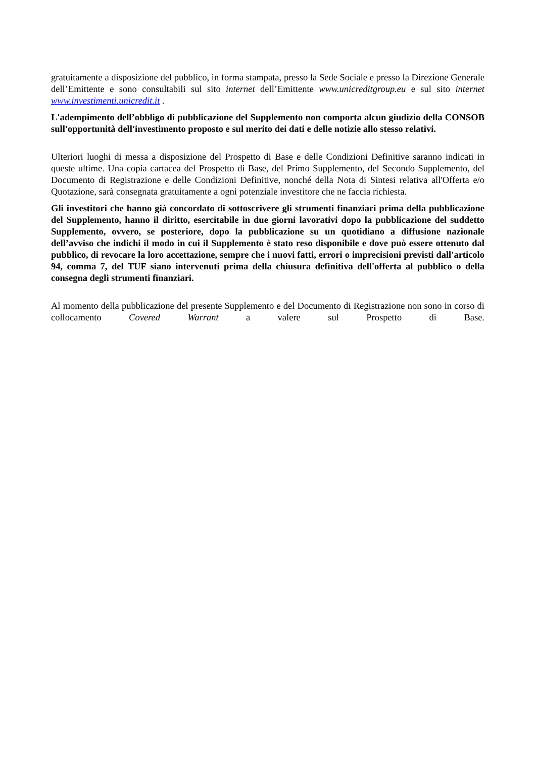gratuitamente a disposizione del pubblico, in forma stampata, presso la Sede Sociale e presso la Direzione Generale dell’Emittente e sono consultabili sul sito internet dell’Emittente www.unicreditgroup.eu e sul sito internet www.investimenti.unicredit.it .
L'adempimento dell’obbligo di pubblicazione del Supplemento non comporta alcun giudizio della CONSOB sull'opportunità dell'investimento proposto e sul merito dei dati e delle notizie allo stesso relativi.
Ulteriori luoghi di messa a disposizione del Prospetto di Base e delle Condizioni Definitive saranno indicati in queste ultime. Una copia cartacea del Prospetto di Base, del Primo Supplemento, del Secondo Supplemento, del Documento di Registrazione e delle Condizioni Definitive, nonché della Nota di Sintesi relativa all'Offerta e/o Quotazione, sarà consegnata gratuitamente a ogni potenziale investitore che ne faccia richiesta.
Gli investitori che hanno già concordato di sottoscrivere gli strumenti finanziari prima della pubblicazione del Supplemento, hanno il diritto, esercitabile in due giorni lavorativi dopo la pubblicazione del suddetto Supplemento, ovvero, se posteriore, dopo la pubblicazione su un quotidiano a diffusione nazionale dell’avviso che indichi il modo in cui il Supplemento è stato reso disponibile e dove può essere ottenuto dal pubblico, di revocare la loro accettazione, sempre che i nuovi fatti, errori o imprecisioni previsti dall'articolo 94, comma 7, del TUF siano intervenuti prima della chiusura definitiva dell'offerta al pubblico o della consegna degli strumenti finanziari.
Al momento della pubblicazione del presente Supplemento e del Documento di Registrazione non sono in corso di collocamento Covered Warrant a valere sul Prospetto di Base.